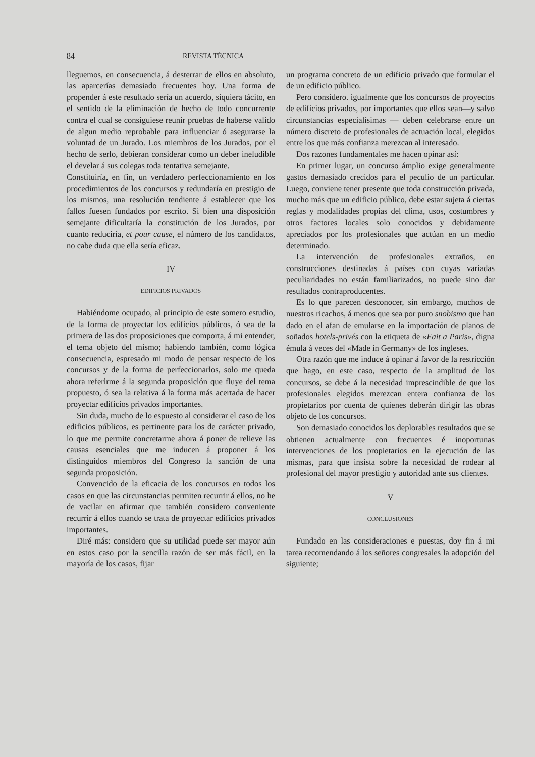84 REVISTA TÉCNICA
lleguemos, en consecuencia, á desterrar de ellos en absoluto, las aparcerías demasiado frecuentes hoy. Una forma de propender á este resultado sería un acuerdo, siquiera tácito, en el sentido de la eliminación de hecho de todo concurrente contra el cual se consiguiese reunir pruebas de haberse valido de algun medio reprobable para influenciar ó asegurarse la voluntad de un Jurado. Los miembros de los Jurados, por el hecho de serlo, debieran considerar como un deber ineludible el develar á sus colegas toda tentativa semejante.
Constituiría, en fin, un verdadero perfeccionamiento en los procedimientos de los concursos y redundaría en prestigio de los mismos, una resolución tendiente á establecer que los fallos fuesen fundados por escrito. Si bien una disposición semejante dificultaría la constitución de los Jurados, por cuanto reduciría, et pour cause, el número de los candidatos, no cabe duda que ella sería eficaz.
IV
EDIFICIOS PRIVADOS
Habiéndome ocupado, al principio de este somero estudio, de la forma de proyectar los edificios públicos, ó sea de la primera de las dos proposiciones que comporta, á mi entender, el tema objeto del mismo; habiendo también, como lógica consecuencia, espresado mi modo de pensar respecto de los concursos y de la forma de perfeccionarlos, solo me queda ahora referirme á la segunda proposición que fluye del tema propuesto, ó sea la relativa á la forma más acertada de hacer proyectar edificios privados importantes.
Sin duda, mucho de lo espuesto al considerar el caso de los edificios públicos, es pertinente para los de carácter privado, lo que me permite concretarme ahora á poner de relieve las causas esenciales que me inducen á proponer á los distinguidos miembros del Congreso la sanción de una segunda proposición.
Convencido de la eficacia de los concursos en todos los casos en que las circunstancias permiten recurrir á ellos, no he de vacilar en afirmar que también considero conveniente recurrir á ellos cuando se trata de proyectar edificios privados importantes.
Diré más: considero que su utilidad puede ser mayor aún en estos caso por la sencilla razón de ser más fácil, en la mayoría de los casos, fijar
un programa concreto de un edificio privado que formular el de un edificio público.
Pero considero. igualmente que los concursos de proyectos de edificios privados, por importantes que ellos sean—y salvo circunstancias especialísimas — deben celebrarse entre un número discreto de profesionales de actuación local, elegidos entre los que más confianza merezcan al interesado.
Dos razones fundamentales me hacen opinar así:
En primer lugar, un concurso ámplio exige generalmente gastos demasiado crecidos para el peculio de un particular. Luego, conviene tener presente que toda construcción privada, mucho más que un edificio público, debe estar sujeta á ciertas reglas y modalidades propias del clima, usos, costumbres y otros factores locales solo conocidos y debidamente apreciados por los profesionales que actúan en un medio determinado.
La intervención de profesionales extraños, en construcciones destinadas á países con cuyas variadas peculiaridades no están familiarizados, no puede sino dar resultados contraproducentes.
Es lo que parecen desconocer, sin embargo, muchos de nuestros ricachos, á menos que sea por puro snobismo que han dado en el afan de emularse en la importación de planos de soñados hotels-privés con la etiqueta de «Fait a Paris», digna émula á veces del «Made in Germany» de los ingleses.
Otra razón que me induce á opinar á favor de la restricción que hago, en este caso, respecto de la amplitud de los concursos, se debe á la necesidad imprescindible de que los profesionales elegidos merezcan entera confianza de los propietarios por cuenta de quienes deberán dirigir las obras objeto de los concursos.
Son demasiado conocidos los deplorables resultados que se obtienen actualmente con frecuentes é inoportunas intervenciones de los propietarios en la ejecución de las mismas, para que insista sobre la necesidad de rodear al profesional del mayor prestigio y autoridad ante sus clientes.
V
CONCLUSIONES
Fundado en las consideraciones e puestas, doy fin á mi tarea recomendando á los señores congresales la adopción del siguiente;